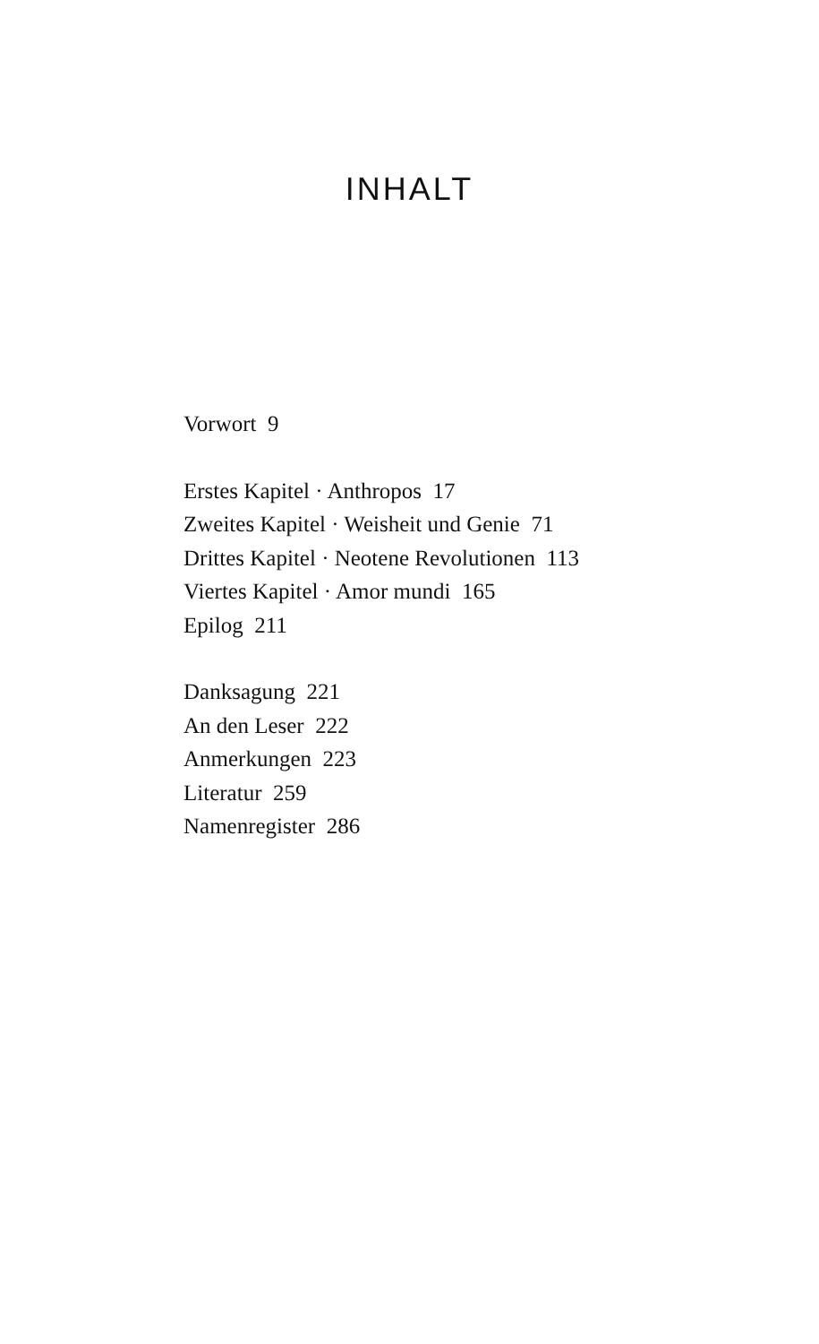INHALT
Vorwort 9
Erstes Kapitel · Anthropos 17
Zweites Kapitel · Weisheit und Genie 71
Drittes Kapitel · Neotene Revolutionen 113
Viertes Kapitel · Amor mundi 165
Epilog 211
Danksagung 221
An den Leser 222
Anmerkungen 223
Literatur 259
Namenregister 286